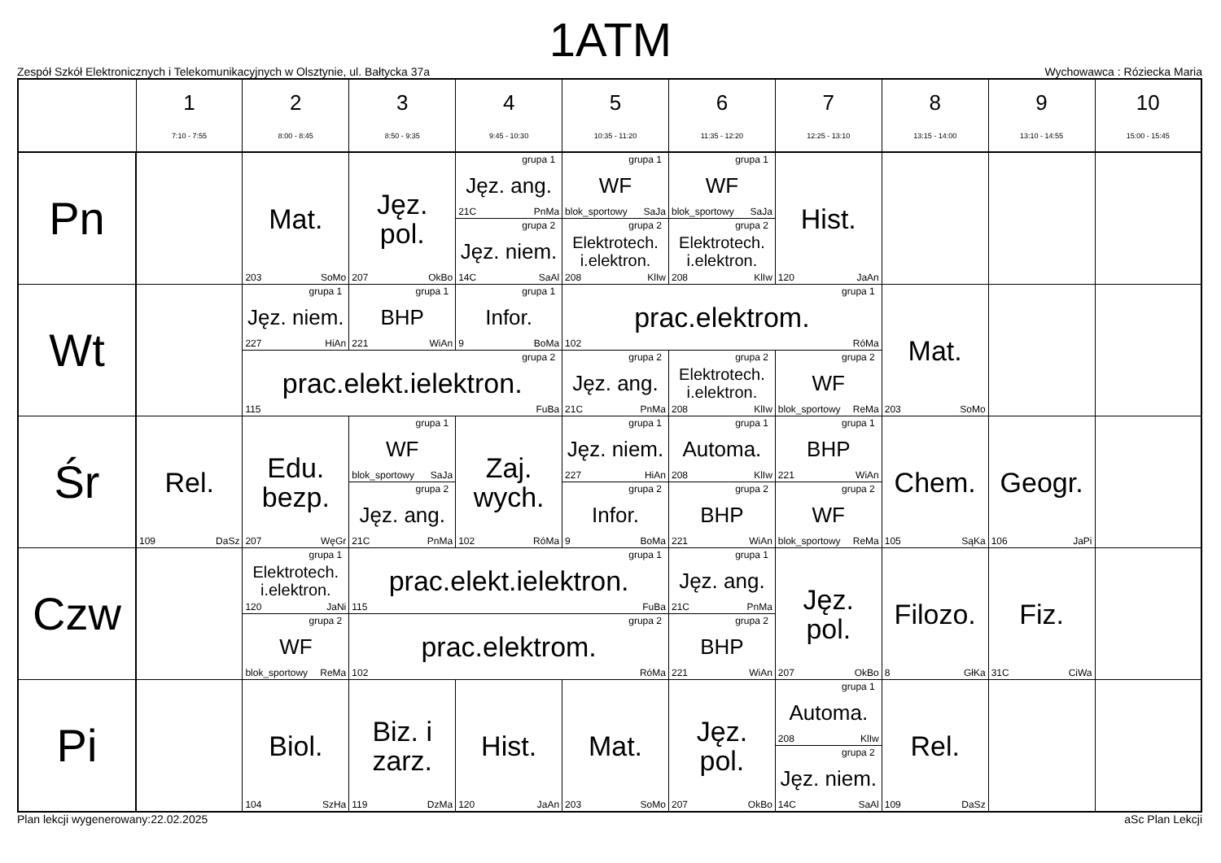1ATM
Zespół Szkół Elektronicznych i Telekomunikacyjnych w Olsztynie, ul. Bałtycka 37a Wychowawca : Róziecka Maria
| | 1 7:10 - 7:55 | 2 8:00 - 8:45 | 3 8:50 - 9:35 | 4 9:45 - 10:30 | 5 10:35 - 11:20 | 6 11:35 - 12:20 | 7 12:25 - 13:10 | 8 13:15 - 14:00 | 9 13:10 - 14:55 | 10 15:00 - 15:45 |
| --- | --- | --- | --- | --- | --- | --- | --- | --- | --- | --- |
| Pn | | Mat. 203 SoMo | Jęz. pol. 207 OkBo | grupa 1 Jęz. ang. 21C PnMa | grupa 1 WF blok_sportowy SaJa | grupa 1 WF blok_sportowy SaJa | Hist. 120 JaAn | | | |
| | | | | grupa 2 Jęz. niem. 14C SaAl | grupa 2 Elektrotech. i.elektron. 208 KlIw | grupa 2 Elektrotech. i.elektron. 208 KlIw | | | | |
| Wt | | grupa 1 Jęz. niem. 227 HiAn | grupa 1 BHP 221 WiAn | grupa 1 Infor. 9 BoMa | grupa 1 prac.elektrom. 102 RóMa | | | Mat. 203 SoMo | | |
| | | grupa 2 prac.elekt.ielektron. 115 FuBa | | | grupa 2 Jęz. ang. 21C PnMa | grupa 2 Elektrotech. i.elektron. 208 KlIw | grupa 2 WF blok_sportowy ReMa | | | |
| Śr | Rel. 109 DaSz | Edu. bezp. 207 WęGr | grupa 1 WF blok_sportowy SaJa | Zaj. wych. 102 RóMa | grupa 1 Jęz. niem. 227 HiAn | grupa 1 Automa. 208 KlIw | grupa 1 BHP 221 WiAn | Chem. 105 SąKa | Geogr. 106 JaPi | |
| | | | grupa 2 Jęz. ang. 21C PnMa | | grupa 2 Infor. 9 BoMa | grupa 2 BHP 221 WiAn | grupa 2 WF blok_sportowy ReMa | | | |
| Czw | | grupa 1 Elektrotech. i.elektron. 120 JaNi | grupa 1 prac.elekt.ielektron. 115 FuBa | | | grupa 1 Jęz. ang. 21C PnMa | Jęz. pol. 207 OkBo | Filozo. 8 GłKa | Fiz. 31C CiWa | |
| | | grupa 2 WF blok_sportowy ReMa | grupa 2 prac.elektrom. 102 RóMa | | | grupa 2 BHP 221 WiAn | | | | |
| Pi | | Biol. 104 SzHa | Biz. i zarz. 119 DzMa | Hist. 120 JaAn | Mat. 203 SoMo | Jęz. pol. 207 OkBo | grupa 1 Automa. 208 KlIw | Rel. 109 DaSz | | |
| | | | | | | | grupa 2 Jęz. niem. 14C SaAl | | | |
Plan lekcji wygenerowany:22.02.2025 aSc Plan Lekcji